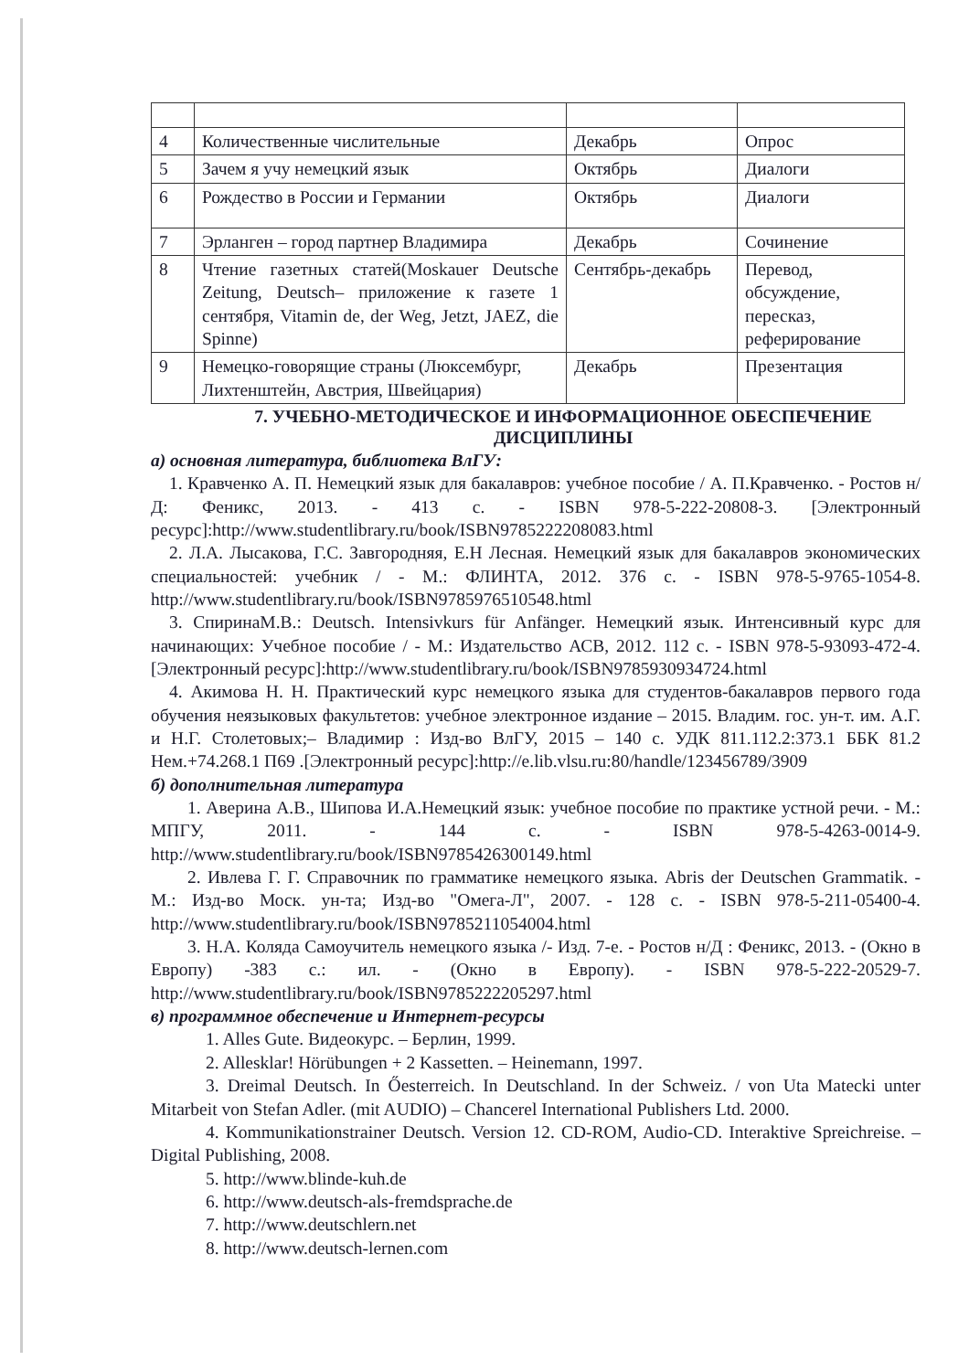| 4 | Количественные числительные | Декабрь | Опрос |
| 5 | Зачем я учу немецкий язык | Октябрь | Диалоги |
| 6 | Рождество в России и Германии | Октябрь | Диалоги |
| 7 | Эрланген – город партнер Владимира | Декабрь | Сочинение |
| 8 | Чтение газетных статей(Moskauer Deutsche Zeitung, Deutsch– приложение к газете 1 сентября, Vitamin de, der Weg, Jetzt, JAEZ, die Spinne) | Сентябрь-декабрь | Перевод, обсуждение, пересказ, реферирование |
| 9 | Немецко-говорящие страны (Люксембург, Лихтенштейн, Австрия, Швейцария) | Декабрь | Презентация |
7. УЧЕБНО-МЕТОДИЧЕСКОЕ И ИНФОРМАЦИОННОЕ ОБЕСПЕЧЕНИЕ ДИСЦИПЛИНЫ
а) основная литература, библиотека ВлГУ:
1. Кравченко А. П. Немецкий язык для бакалавров: учебное пособие / А. П.Кравченко. - Ростов н/Д: Феникс, 2013. - 413 с. - ISBN 978-5-222-20808-3. [Электронный ресурс]:http://www.studentlibrary.ru/book/ISBN9785222208083.html
2. Л.А. Лысакова, Г.С. Завгородняя, Е.Н Лесная. Немецкий язык для бакалавров экономических специальностей: учебник / - М.: ФЛИНТА, 2012. 376 с. - ISBN 978-5-9765-1054-8. http://www.studentlibrary.ru/book/ISBN9785976510548.html
3. СпиринаМ.В.: Deutsch. Intensivkurs für Anfänger. Немецкий язык. Интенсивный курс для начинающих: Учебное пособие / - М.: Издательство АСВ, 2012. 112 с. - ISBN 978-5-93093-472-4.[Электронный ресурс]:http://www.studentlibrary.ru/book/ISBN9785930934724.html
4. Акимова Н. Н. Практический курс немецкого языка для студентов-бакалавров первого года обучения неязыковых факультетов: учебное электронное издание – 2015. Владим. гос. ун-т. им. А.Г. и Н.Г. Столетовых;– Владимир : Изд-во ВлГУ, 2015 – 140 с. УДК 811.112.2:373.1 ББК 81.2 Нем.+74.268.1 П69 .[Электронный ресурс]:http://e.lib.vlsu.ru:80/handle/123456789/3909
б) дополнительная литература
1. Аверина А.В., Шипова И.А.Немецкий язык: учебное пособие по практике устной речи. - М.: МПГУ, 2011. - 144 с. - ISBN 978-5-4263-0014-9. http://www.studentlibrary.ru/book/ISBN9785426300149.html
2. Ивлева Г. Г. Справочник по грамматике немецкого языка. Abris der Deutschen Grammatik. - М.: Изд-во Моск. ун-та; Изд-во "Омега-Л", 2007. - 128 с. - ISBN 978-5-211-05400-4. http://www.studentlibrary.ru/book/ISBN9785211054004.html
3. Н.А. Коляда Самоучитель немецкого языка /- Изд. 7-е. - Ростов н/Д : Феникс, 2013. - (Окно в Европу) -383 с.: ил. - (Окно в Европу). - ISBN 978-5-222-20529-7. http://www.studentlibrary.ru/book/ISBN9785222205297.html
в) программное обеспечение и Интернет-ресурсы
1. Alles Gute. Видеокурс. – Берлин, 1999.
2. Allesklar! Hörübungen + 2 Kassetten. – Heinemann, 1997.
3. Dreimal Deutsch. In Őesterreich. In Deutschland. In der Schweiz. / von Uta Matecki unter Mitarbeit von Stefan Adler. (mit AUDIO) – Chancerel International Publishers Ltd. 2000.
4. Kommunikationstrainer Deutsch. Version 12. CD-ROM, Audio-CD. Interaktive Spreichreise. – Digital Publishing, 2008.
5. http://www.blinde-kuh.de
6. http://www.deutsch-als-fremdsprache.de
7. http://www.deutschlern.net
8. http://www.deutsch-lernen.com